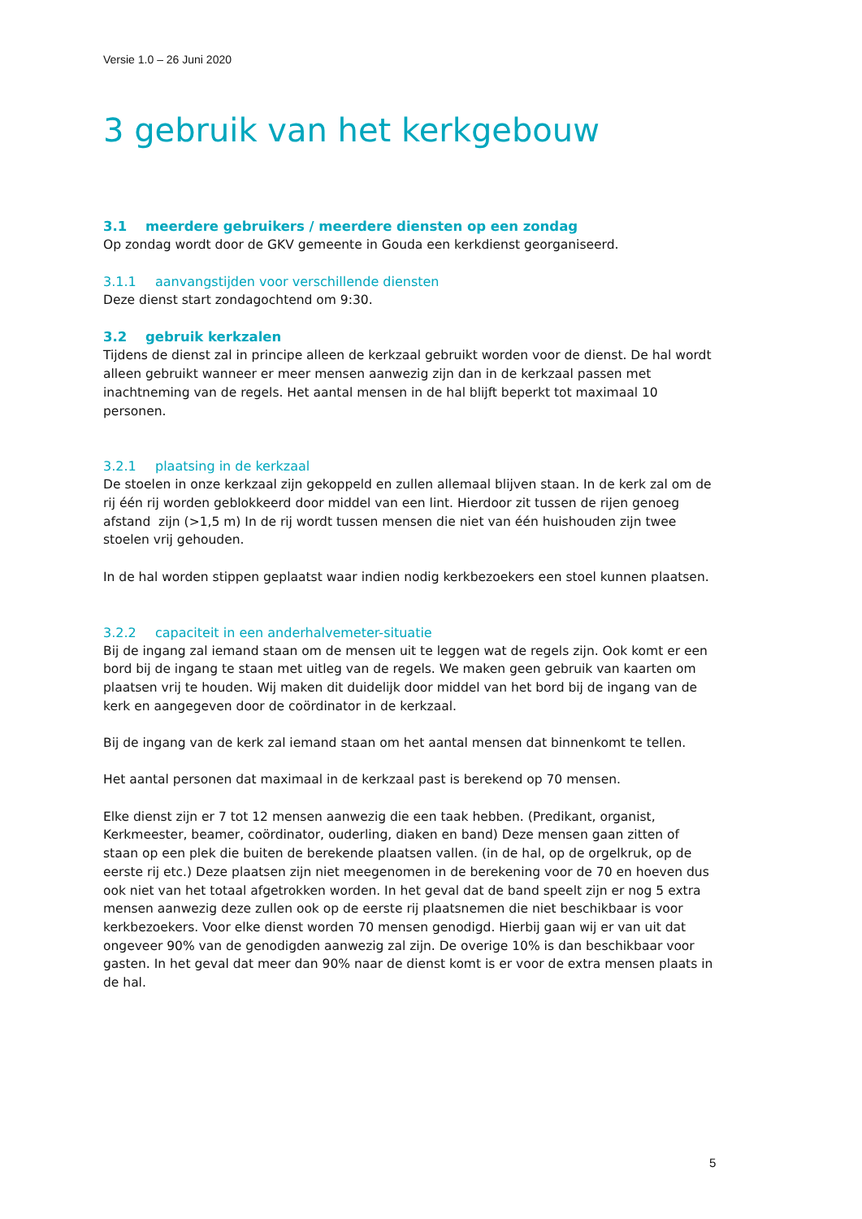Versie 1.0 – 26 Juni 2020
3 gebruik van het kerkgebouw
3.1 meerdere gebruikers / meerdere diensten op een zondag
Op zondag wordt door de GKV gemeente in Gouda een kerkdienst georganiseerd.
3.1.1 aanvangstijden voor verschillende diensten
Deze dienst start zondagochtend om 9:30.
3.2 gebruik kerkzalen
Tijdens de dienst zal in principe alleen de kerkzaal gebruikt worden voor de dienst. De hal wordt alleen gebruikt wanneer er meer mensen aanwezig zijn dan in de kerkzaal passen met inachtneming van de regels. Het aantal mensen in de hal blijft beperkt tot maximaal 10 personen.
3.2.1 plaatsing in de kerkzaal
De stoelen in onze kerkzaal zijn gekoppeld en zullen allemaal blijven staan. In de kerk zal om de rij één rij worden geblokkeerd door middel van een lint. Hierdoor zit tussen de rijen genoeg afstand zijn (>1,5 m) In de rij wordt tussen mensen die niet van één huishouden zijn twee stoelen vrij gehouden.
In de hal worden stippen geplaatst waar indien nodig kerkbezoekers een stoel kunnen plaatsen.
3.2.2 capaciteit in een anderhalvemeter-situatie
Bij de ingang zal iemand staan om de mensen uit te leggen wat de regels zijn. Ook komt er een bord bij de ingang te staan met uitleg van de regels. We maken geen gebruik van kaarten om plaatsen vrij te houden. Wij maken dit duidelijk door middel van het bord bij de ingang van de kerk en aangegeven door de coördinator in de kerkzaal.
Bij de ingang van de kerk zal iemand staan om het aantal mensen dat binnenkomt te tellen.
Het aantal personen dat maximaal in de kerkzaal past is berekend op 70 mensen.
Elke dienst zijn er 7 tot 12 mensen aanwezig die een taak hebben. (Predikant, organist, Kerkmeester, beamer, coördinator, ouderling, diaken en band) Deze mensen gaan zitten of staan op een plek die buiten de berekende plaatsen vallen. (in de hal, op de orgelkruk, op de eerste rij etc.) Deze plaatsen zijn niet meegenomen in de berekening voor de 70 en hoeven dus ook niet van het totaal afgetrokken worden. In het geval dat de band speelt zijn er nog 5 extra mensen aanwezig deze zullen ook op de eerste rij plaatsnemen die niet beschikbaar is voor kerkbezoekers. Voor elke dienst worden 70 mensen genodigd. Hierbij gaan wij er van uit dat ongeveer 90% van de genodigden aanwezig zal zijn. De overige 10% is dan beschikbaar voor gasten. In het geval dat meer dan 90% naar de dienst komt is er voor de extra mensen plaats in de hal.
5